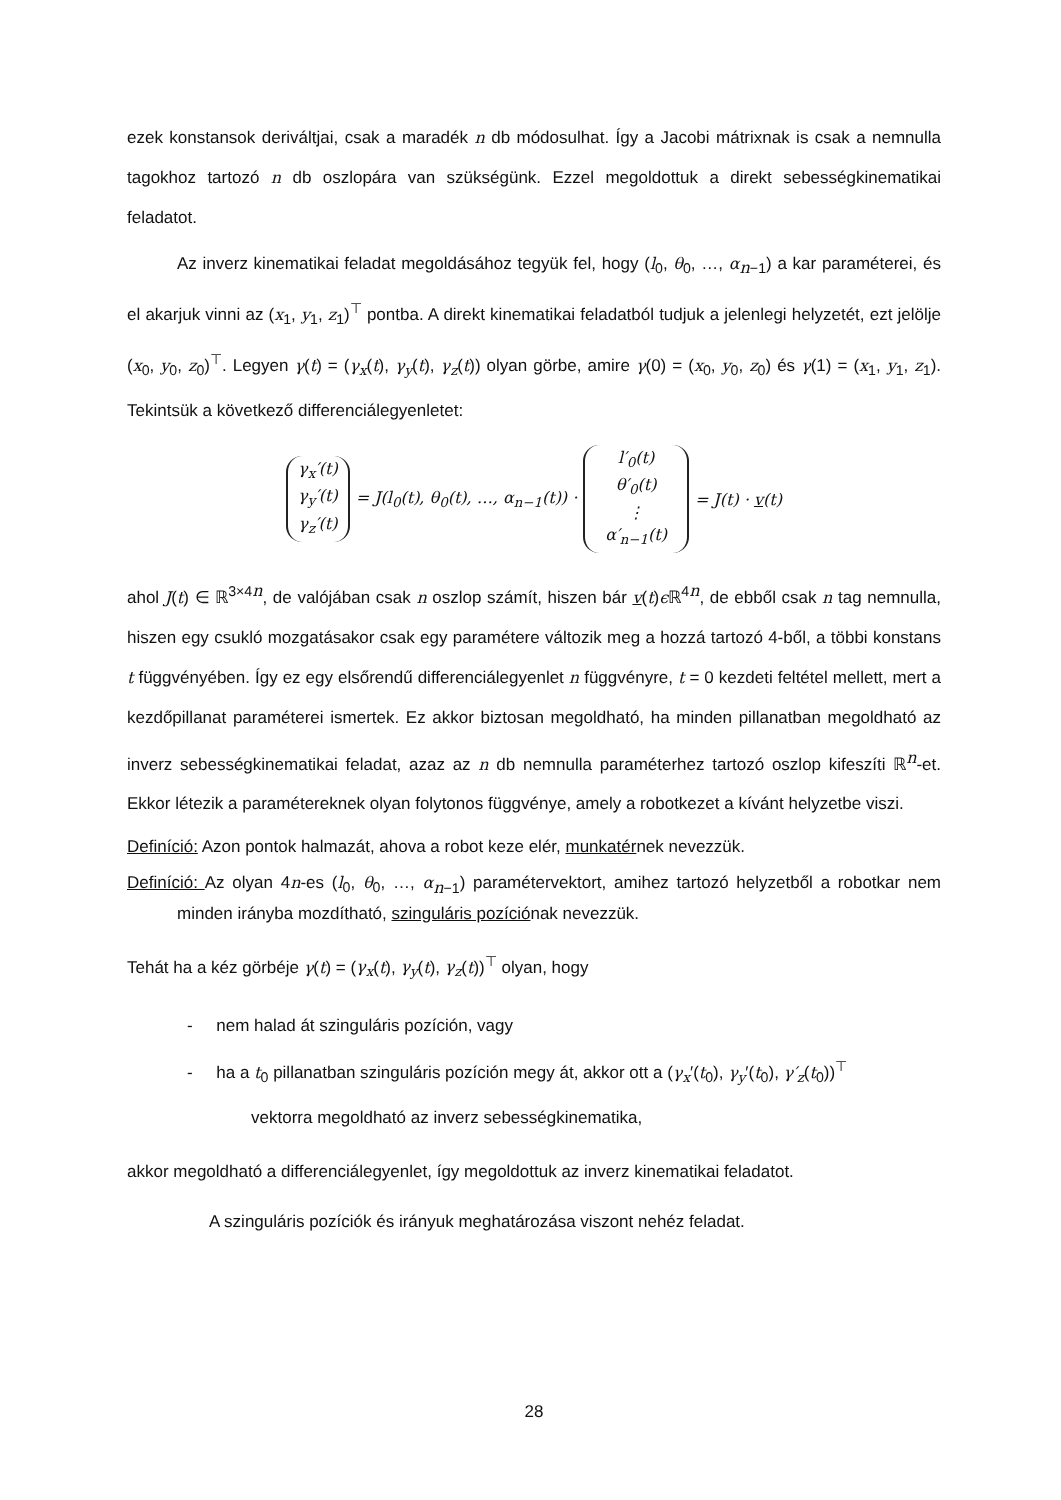ezek konstansok deriváltjai, csak a maradék n db módosulhat. Így a Jacobi mátrixnak is csak a nemnulla tagokhoz tartozó n db oszlopára van szükségünk. Ezzel megoldottuk a direkt sebességkinematikai feladatot.
Az inverz kinematikai feladat megoldásához tegyük fel, hogy (l<sub>0</sub>, θ<sub>0</sub>, …, α<sub>n−1</sub>) a kar paraméterei, és el akarjuk vinni az (x<sub>1</sub>, y<sub>1</sub>, z<sub>1</sub>)<sup>⊤</sup> pontba. A direkt kinematikai feladatból tudjuk a jelenlegi helyzetét, ezt jelölje (x<sub>0</sub>, y<sub>0</sub>, z<sub>0</sub>)<sup>⊤</sup>. Legyen γ(t) = (γ<sub>x</sub>(t), γ<sub>y</sub>(t), γ<sub>z</sub>(t)) olyan görbe, amire γ(0) = (x<sub>0</sub>, y<sub>0</sub>, z<sub>0</sub>) és γ(1) = (x<sub>1</sub>, y<sub>1</sub>, z<sub>1</sub>). Tekintsük a következő differenciálegyenletet:
γ<sub>x</sub>′(t)
γ<sub>y</sub>′(t)
γ<sub>z</sub>′(t)
= J(l<sub>0</sub>(t), θ<sub>0</sub>(t), …, α<sub>n−1</sub>(t)) ·
l′<sub>0</sub>(t)
θ′<sub>0</sub>(t)
⋮
α′<sub>n−1</sub>(t)
= J(t) · v(t)
ahol J(t) ∈ ℝ<sup>3×4n</sup>, de valójában csak n oszlop számít, hiszen bár v(t)ϵ ℝ<sup>4n</sup>, de ebből csak n tag nemnulla, hiszen egy csukló mozgatásakor csak egy paramétere változik meg a hozzá tartozó 4-ből, a többi konstans t függvényében. Így ez egy elsőrendű differenciálegyenlet n függvényre, t = 0 kezdeti feltétel mellett, mert a kezdőpillanat paraméterei ismertek. Ez akkor biztosan megoldható, ha minden pillanatban megoldható az inverz sebességkinematikai feladat, azaz az n db nemnulla paraméterhez tartozó oszlop kifeszíti ℝ<sup>n</sup>-et. Ekkor létezik a paramétereknek olyan folytonos függvénye, amely a robotkezet a kívánt helyzetbe viszi.
Definíció: Azon pontok halmazát, ahova a robot keze elér, munkatérnek nevezzük.
Definíció: Az olyan 4n-es (l<sub>0</sub>, θ<sub>0</sub>, …, α<sub>n−1</sub>) paramétervektort, amihez tartozó helyzetből a robotkar nem minden irányba mozdítható, szinguláris pozíciónak nevezzük.
Tehát ha a kéz görbéje γ(t) = (γ<sub>x</sub>(t), γ<sub>y</sub>(t), γ<sub>z</sub>(t))<sup>⊤</sup> olyan, hogy
- nem halad át szinguláris pozíción, vagy
- ha a t<sub>0</sub> pillanatban szinguláris pozíción megy át, akkor ott a (γ<sub>x</sub>′(t<sub>0</sub>), γ<sub>y</sub>′(t<sub>0</sub>), γ′<sub>z</sub>(t<sub>0</sub>))<sup>⊤</sup>
vektorra megoldható az inverz sebességkinematika,
akkor megoldható a differenciálegyenlet, így megoldottuk az inverz kinematikai feladatot.
A szinguláris pozíciók és irányuk meghatározása viszont nehéz feladat.
28